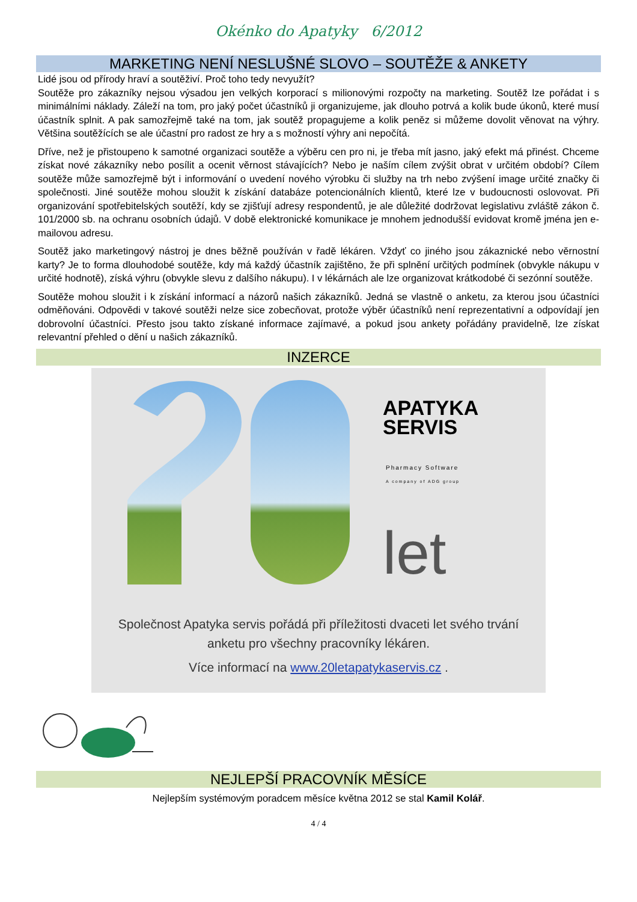Okénko do Apatyky 6/2012
MARKETING NENÍ NESLUŠNÉ SLOVO – SOUTĚŽE & ANKETY
Lidé jsou od přírody hraví a soutěživí. Proč toho tedy nevyužít?
Soutěže pro zákazníky nejsou výsadou jen velkých korporací s milionovými rozpočty na marketing. Soutěž lze pořádat i s minimálními náklady. Záleží na tom, pro jaký počet účastníků ji organizujeme, jak dlouho potrvá a kolik bude úkonů, které musí účastník splnit. A pak samozřejmě také na tom, jak soutěž propagujeme a kolik peněz si můžeme dovolit věnovat na výhry. Většina soutěžících se ale účastní pro radost ze hry a s možností výhry ani nepočítá.
Dříve, než je přistoupeno k samotné organizaci soutěže a výběru cen pro ni, je třeba mít jasno, jaký efekt má přinést. Chceme získat nové zákazníky nebo posílit a ocenit věrnost stávajících? Nebo je naším cílem zvýšit obrat v určitém období? Cílem soutěže může samozřejmě být i informování o uvedení nového výrobku či služby na trh nebo zvýšení image určité značky či společnosti. Jiné soutěže mohou sloužit k získání databáze potencionálních klientů, které lze v budoucnosti oslovovat. Při organizování spotřebitelských soutěží, kdy se zjišťují adresy respondentů, je ale důležité dodržovat legislativu zvláště zákon č. 101/2000 sb. na ochranu osobních údajů. V době elektronické komunikace je mnohem jednodušší evidovat kromě jména jen e-mailovou adresu.
Soutěž jako marketingový nástroj je dnes běžně používán v řadě lékáren. Vždyť co jiného jsou zákaznické nebo věrnostní karty? Je to forma dlouhodobé soutěže, kdy má každý účastník zajištěno, že při splnění určitých podmínek (obvykle nákupu v určité hodnotě), získá výhru (obvykle slevu z dalšího nákupu). I v lékárnách ale lze organizovat krátkodobé či sezónní soutěže.
Soutěže mohou sloužit i k získání informací a názorů našich zákazníků. Jedná se vlastně o anketu, za kterou jsou účastníci odměňováni. Odpovědi v takové soutěži nelze sice zobecňovat, protože výběr účastníků není reprezentativní a odpovídají jen dobrovolní účastníci. Přesto jsou takto získané informace zajímavé, a pokud jsou ankety pořádány pravidelně, lze získat relevantní přehled o dění u našich zákazníků.
INZERCE
APATYKA
SERVIS
Pharmacy Software
A company of ADG group
let
Společnost Apatyka servis pořádá při příležitosti dvaceti let svého trvání
anketu pro všechny pracovníky lékáren.
Více informací na www.20letapatykaservis.cz .
NEJLEPŠÍ PRACOVNÍK MĚSÍCE
Nejlepším systémovým poradcem měsíce května 2012 se stal Kamil Kolář.
4 / 4